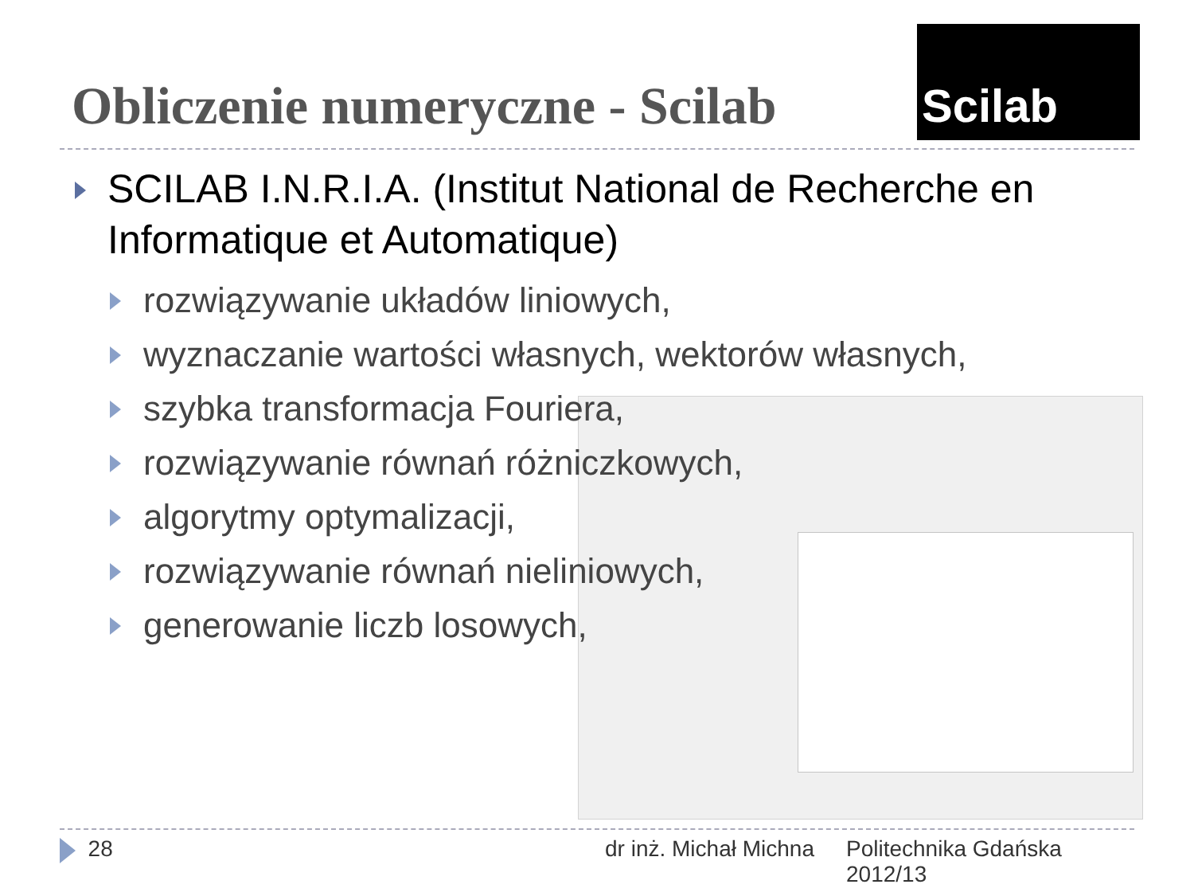Obliczenie numeryczne - Scilab
Scilab
SCILAB I.N.R.I.A. (Institut National de Recherche en Informatique et Automatique)
rozwiązywanie układów liniowych,
wyznaczanie wartości własnych, wektorów własnych,
szybka transformacja Fouriera,
rozwiązywanie równań różniczkowych,
algorytmy optymalizacji,
rozwiązywanie równań nieliniowych,
generowanie liczb losowych,
28 dr inż. Michał Michna
Politechnika Gdańska
2012/13